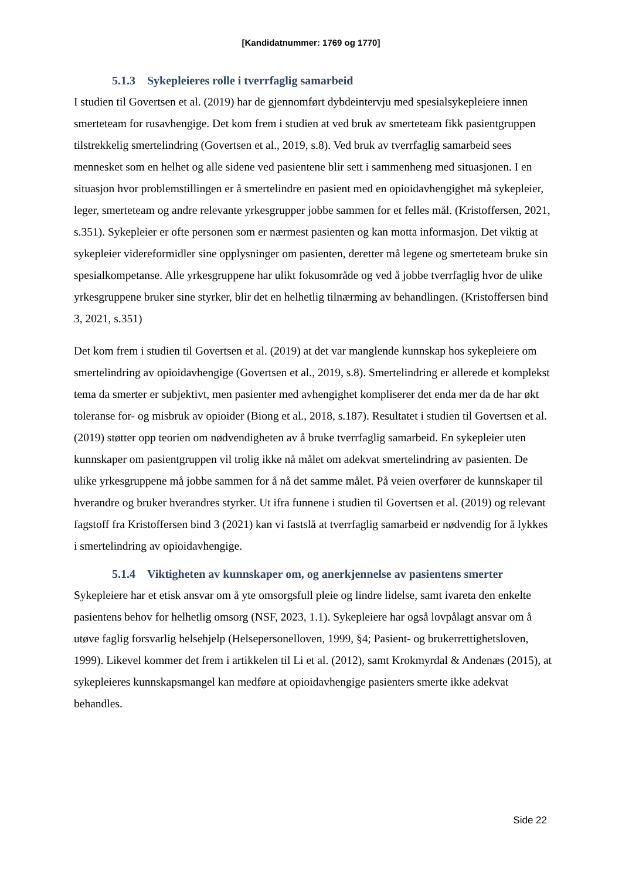[Kandidatnummer: 1769 og 1770]
5.1.3 Sykepleieres rolle i tverrfaglig samarbeid
I studien til Govertsen et al. (2019) har de gjennomført dybdeintervju med spesialsykepleiere innen smerteteam for rusavhengige. Det kom frem i studien at ved bruk av smerteteam fikk pasientgruppen tilstrekkelig smertelindring (Govertsen et al., 2019, s.8). Ved bruk av tverrfaglig samarbeid sees mennesket som en helhet og alle sidene ved pasientene blir sett i sammenheng med situasjonen. I en situasjon hvor problemstillingen er å smertelindre en pasient med en opioidavhengighet må sykepleier, leger, smerteteam og andre relevante yrkesgrupper jobbe sammen for et felles mål. (Kristoffersen, 2021, s.351). Sykepleier er ofte personen som er nærmest pasienten og kan motta informasjon. Det viktig at sykepleier videreformidler sine opplysninger om pasienten, deretter må legene og smerteteam bruke sin spesialkompetanse. Alle yrkesgruppene har ulikt fokusområde og ved å jobbe tverrfaglig hvor de ulike yrkesgruppene bruker sine styrker, blir det en helhetlig tilnærming av behandlingen. (Kristoffersen bind 3, 2021, s.351)
Det kom frem i studien til Govertsen et al. (2019) at det var manglende kunnskap hos sykepleiere om smertelindring av opioidavhengige (Govertsen et al., 2019, s.8). Smertelindring er allerede et komplekst tema da smerter er subjektivt, men pasienter med avhengighet kompliserer det enda mer da de har økt toleranse for- og misbruk av opioider (Biong et al., 2018, s.187). Resultatet i studien til Govertsen et al. (2019) støtter opp teorien om nødvendigheten av å bruke tverrfaglig samarbeid. En sykepleier uten kunnskaper om pasientgruppen vil trolig ikke nå målet om adekvat smertelindring av pasienten. De ulike yrkesgruppene må jobbe sammen for å nå det samme målet. På veien overfører de kunnskaper til hverandre og bruker hverandres styrker. Ut ifra funnene i studien til Govertsen et al. (2019) og relevant fagstoff fra Kristoffersen bind 3 (2021) kan vi fastslå at tverrfaglig samarbeid er nødvendig for å lykkes i smertelindring av opioidavhengige.
5.1.4 Viktigheten av kunnskaper om, og anerkjennelse av pasientens smerter
Sykepleiere har et etisk ansvar om å yte omsorgsfull pleie og lindre lidelse, samt ivareta den enkelte pasientens behov for helhetlig omsorg (NSF, 2023, 1.1). Sykepleiere har også lovpålagt ansvar om å utøve faglig forsvarlig helsehjelp (Helsepersonelloven, 1999, §4; Pasient- og brukerrettighetsloven, 1999). Likevel kommer det frem i artikkelen til Li et al. (2012), samt Krokmyrdal & Andenæs (2015), at sykepleieres kunnskapsmangel kan medføre at opioidavhengige pasienters smerte ikke adekvat behandles.
Side 22